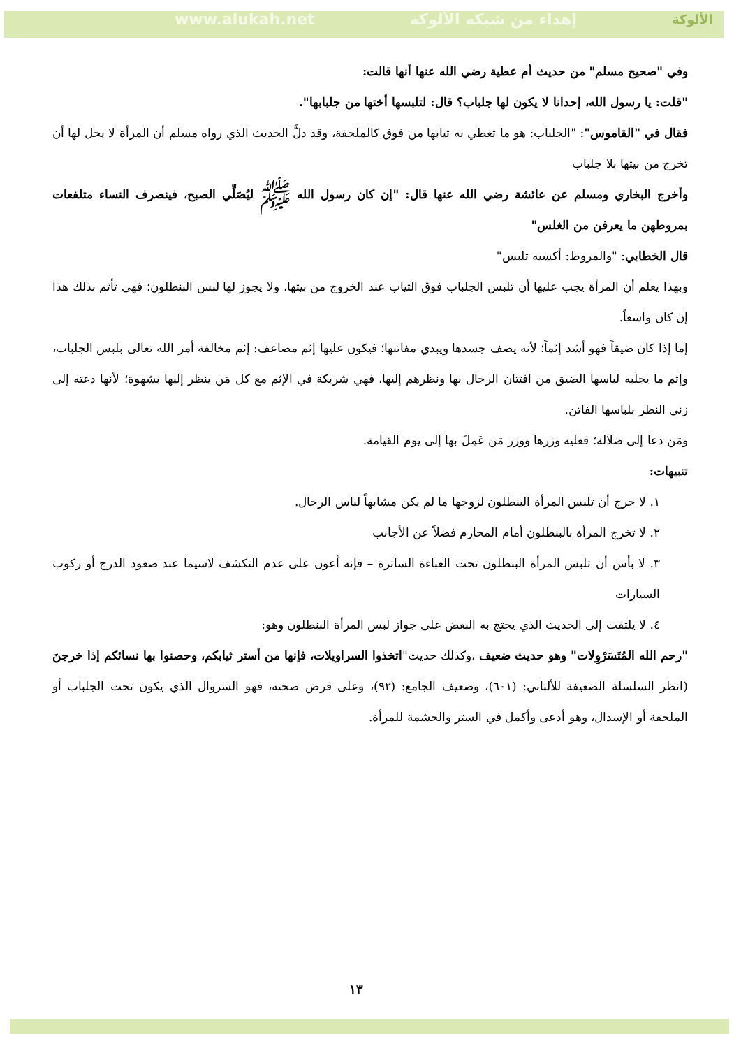www.alukah.net إهداء من شبكة الألوكة الألوكة
وفي "صحيح مسلم" من حديث أم عطية رضي الله عنها أنها قالت:
"قلت: يا رسول الله، إحدانا لا يكون لها جلباب؟ قال: لتلبسها أختها من جلبابها".
فقال في "القاموس": "الجلباب: هو ما تغطي به ثيابها من فوق كالملحفة، وقد دلَّ الحديث الذي رواه مسلم أن المرأة لا يحل لها أن تخرج من بيتها بلا جلباب
وأخرج البخاري ومسلم عن عائشة رضي الله عنها قال: "إن كان رسول الله ﷺ ليُصَلِّي الصبح، فينصرف النساء متلفعات بمروطهن ما يعرفن من الغلس"
قال الخطابي: "والمروط: أكسيه تلبس"
وبهذا يعلم أن المرأة يجب عليها أن تلبس الجلباب فوق الثياب عند الخروج من بيتها، ولا يجوز لها لبس البنطلون؛ فهي تأثم بذلك هذا إن كان واسعاً.
إما إذا كان ضيقاً فهو أشد إثماً؛ لأنه يصف جسدها ويبدي مفاتنها؛ فيكون عليها إثم مضاعف: إثم مخالفة أمر الله تعالى بلبس الجلباب، وإثم ما يجلبه لباسها الضيق من افتتان الرجال بها ونظرهم إليها، فهي شريكة في الإثم مع كل مَن ينظر إليها بشهوة؛ لأنها دعته إلى زني النظر بلباسها الفاتن.
ومَن دعا إلى ضلالة؛ فعليه وزرها ووزر مَن عَمِلَ بها إلى يوم القيامة.
تنبيهات:
١. لا حرج أن تلبس المرأة البنطلون لزوجها ما لم يكن مشابهاً لباس الرجال.
٢. لا تخرج المرأة بالبنطلون أمام المحارم فضلاً عن الأجانب
٣. لا بأس أن تلبس المرأة البنطلون تحت العباءة الساترة – فإنه أعون على عدم التكشف لاسيما عند صعود الدرج أو ركوب السيارات
٤. لا يلتفت إلى الحديث الذي يحتج به البعض على جواز لبس المرأة البنطلون وهو:
"رحم الله المُتَسَرْوِلات" وهو حديث ضعيف ،وكذلك حديث"اتخذوا السراويلات، فإنها من أستر ثيابكم، وحصنوا بها نسائكم إذا خرجنَ (انظر السلسلة الضعيفة للألباني: (٦٠١)، وضعيف الجامع: (٩٢)، وعلى فرض صحته، فهو السروال الذي يكون تحت الجلباب أو الملحفة أو الإسدال، وهو أدعى وأكمل في الستر والحشمة للمرأة.
١٣